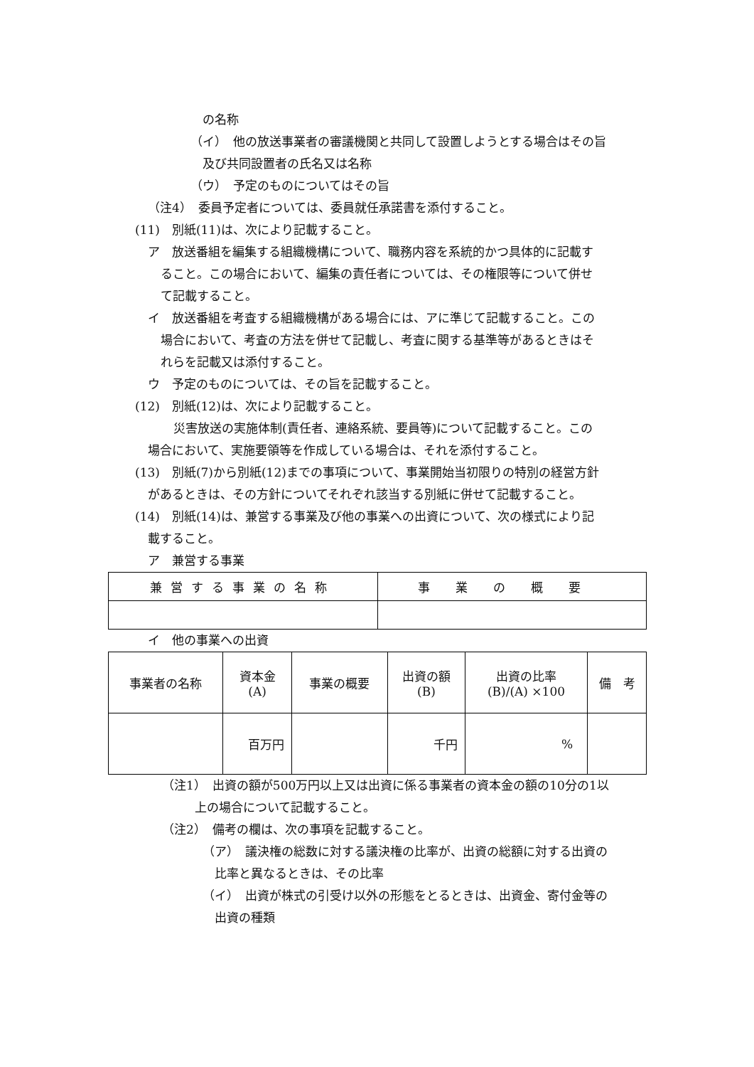の名称
（イ）　他の放送事業者の審議機関と共同して設置しようとする場合はその旨
及び共同設置者の氏名又は名称
（ウ）　予定のものについてはその旨
（注4）　委員予定者については、委員就任承諾書を添付すること。
(11)　別紙(11)は、次により記載すること。
ア　放送番組を編集する組織機構について、職務内容を系統的かつ具体的に記載す
ること。この場合において、編集の責任者については、その権限等について併せ
て記載すること。
イ　放送番組を考査する組織機構がある場合には、アに準じて記載すること。この
場合において、考査の方法を併せて記載し、考査に関する基準等があるときはそ
れらを記載又は添付すること。
ウ　予定のものについては、その旨を記載すること。
(12)　別紙(12)は、次により記載すること。
災害放送の実施体制(責任者、連絡系統、要員等)について記載すること。この
場合において、実施要領等を作成している場合は、それを添付すること。
(13)　別紙(7)から別紙(12)までの事項について、事業開始当初限りの特別の経営方針
があるときは、その方針についてそれぞれ該当する別紙に併せて記載すること。
(14)　別紙(14)は、兼営する事業及び他の事業への出資について、次の様式により記
載すること。
ア　兼営する事業
| 兼営する事業の名称 | 事業の概要 |
| --- | --- |
イ　他の事業への出資
| 事業者の名称 | 資本金 (A) | 事業の概要 | 出資の額 (B) | 出資の比率 (B)/(A) ×100 | 備 考 |
| --- | --- | --- | --- | --- | --- |
| | 百万円 | | 千円 | % | |
（注1）　出資の額が500万円以上又は出資に係る事業者の資本金の額の10分の1以
上の場合について記載すること。
（注2）　備考の欄は、次の事項を記載すること。
（ア）　議決権の総数に対する議決権の比率が、出資の総額に対する出資の
比率と異なるときは、その比率
（イ）　出資が株式の引受け以外の形態をとるときは、出資金、寄付金等の
出資の種類